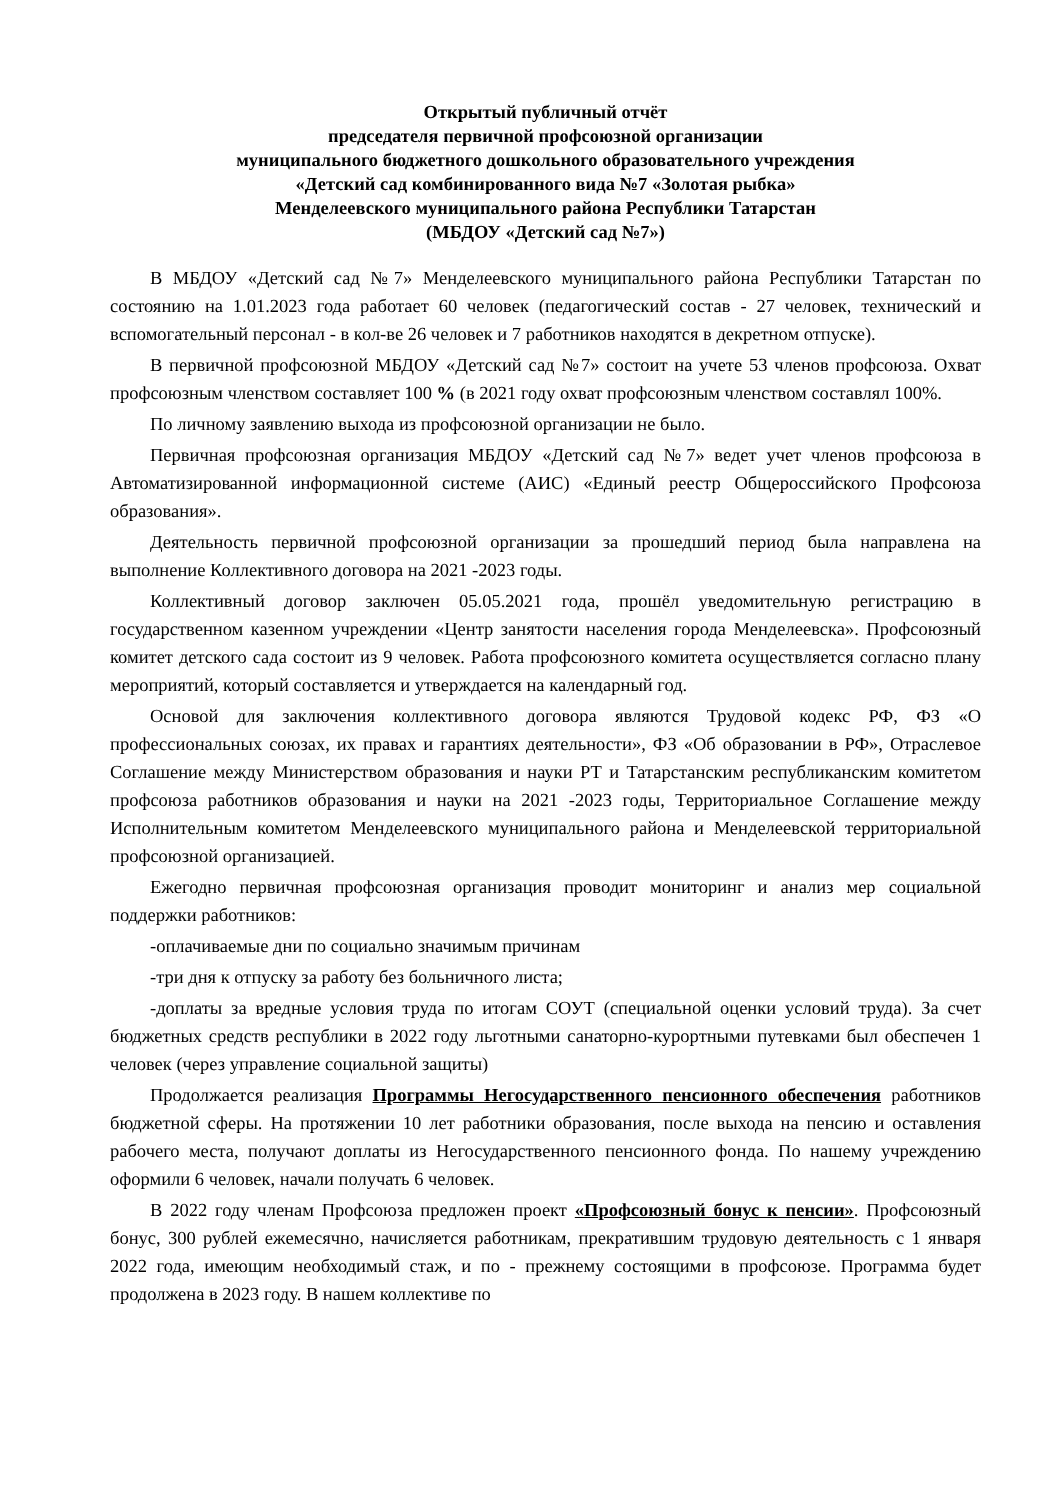Открытый публичный отчёт
председателя первичной профсоюзной организации
муниципального бюджетного дошкольного образовательного учреждения
«Детский сад комбинированного вида №7 «Золотая рыбка»
Менделеевского муниципального района Республики Татарстан
(МБДОУ «Детский сад №7»)
В МБДОУ «Детский сад №7» Менделеевского муниципального района Республики Татарстан по состоянию на 1.01.2023 года работает 60 человек (педагогический состав - 27 человек, технический и вспомогательный персонал - в кол-ве 26 человек и 7 работников находятся в декретном отпуске).
В первичной профсоюзной МБДОУ «Детский сад №7» состоит на учете 53 членов профсоюза. Охват профсоюзным членством составляет 100 % (в 2021 году охват профсоюзным членством составлял 100%.
По личному заявлению выхода из профсоюзной организации не было.
Первичная профсоюзная организация МБДОУ «Детский сад №7» ведет учет членов профсоюза в Автоматизированной информационной системе (АИС) «Единый реестр Общероссийского Профсоюза образования».
Деятельность первичной профсоюзной организации за прошедший период была направлена на выполнение Коллективного договора на 2021 -2023 годы.
Коллективный договор заключен 05.05.2021 года, прошёл уведомительную регистрацию в государственном казенном учреждении «Центр занятости населения города Менделеевска». Профсоюзный комитет детского сада состоит из 9 человек. Работа профсоюзного комитета осуществляется согласно плану мероприятий, который составляется и утверждается на календарный год.
Основой для заключения коллективного договора являются Трудовой кодекс РФ, ФЗ «О профессиональных союзах, их правах и гарантиях деятельности», ФЗ «Об образовании в РФ», Отраслевое Соглашение между Министерством образования и науки РТ и Татарстанским республиканским комитетом профсоюза работников образования и науки на 2021 -2023 годы, Территориальное Соглашение между Исполнительным комитетом Менделеевского муниципального района и Менделеевской территориальной профсоюзной организацией.
Ежегодно первичная профсоюзная организация проводит мониторинг и анализ мер социальной поддержки работников:
-оплачиваемые дни по социально значимым причинам
-три дня к отпуску за работу без больничного листа;
-доплаты за вредные условия труда по итогам СОУТ (специальной оценки условий труда). За счет бюджетных средств республики в 2022 году льготными санаторно-курортными путевками был обеспечен 1 человек (через управление социальной защиты)
Продолжается реализация Программы Негосударственного пенсионного обеспечения работников бюджетной сферы. На протяжении 10 лет работники образования, после выхода на пенсию и оставления рабочего места, получают доплаты из Негосударственного пенсионного фонда. По нашему учреждению оформили 6 человек, начали получать 6 человек.
В 2022 году членам Профсоюза предложен проект «Профсоюзный бонус к пенсии». Профсоюзный бонус, 300 рублей ежемесячно, начисляется работникам, прекратившим трудовую деятельность с 1 января 2022 года, имеющим необходимый стаж, и по - прежнему состоящими в профсоюзе. Программа будет продолжена в 2023 году. В нашем коллективе по